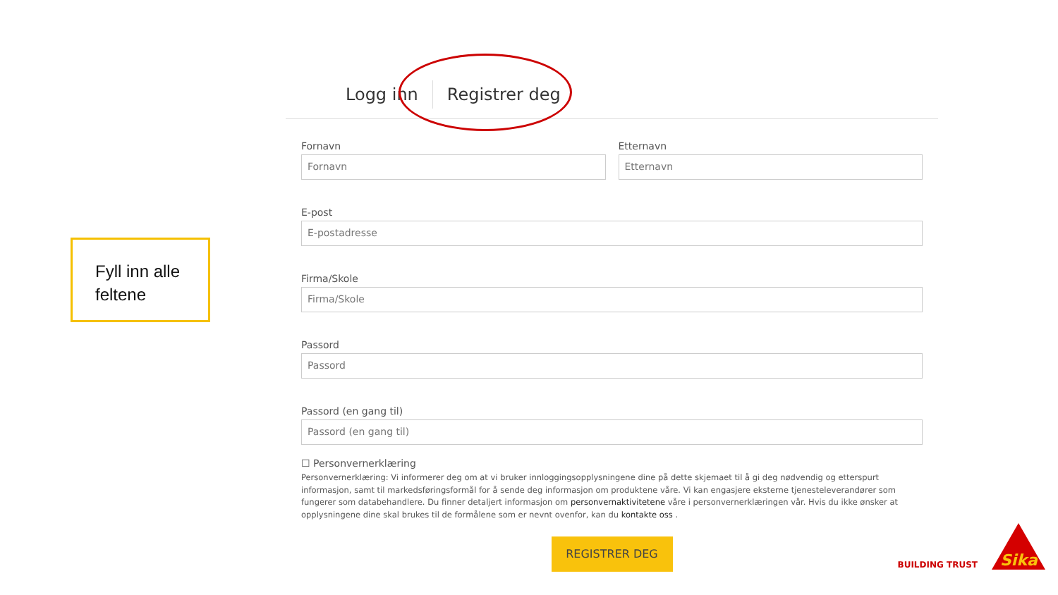Fyll inn alle feltene
Logg inn Registrer deg
Fornavn
Fornavn
Etternavn
Etternavn
E-post
E-postadresse
Firma/Skole
Firma/Skole
Passord
Passord
Passord (en gang til)
Passord (en gang til)
☐ Personvernerklæring
Personvernerklæring: Vi informerer deg om at vi bruker innloggingsopplysningene dine på dette skjemaet til å gi deg nødvendig og etterspurt informasjon, samt til markedsføringsformål for å sende deg informasjon om produktene våre. Vi kan engasjere eksterne tjenesteleverandører som fungerer som databehandlere. Du finner detaljert informasjon om personvernaktivitetene våre i personvernerklæringen vår. Hvis du ikke ønsker at opplysningene dine skal brukes til de formålene som er nevnt ovenfor, kan du kontakte oss .
REGISTRER DEG
BUILDING TRUST
Sika